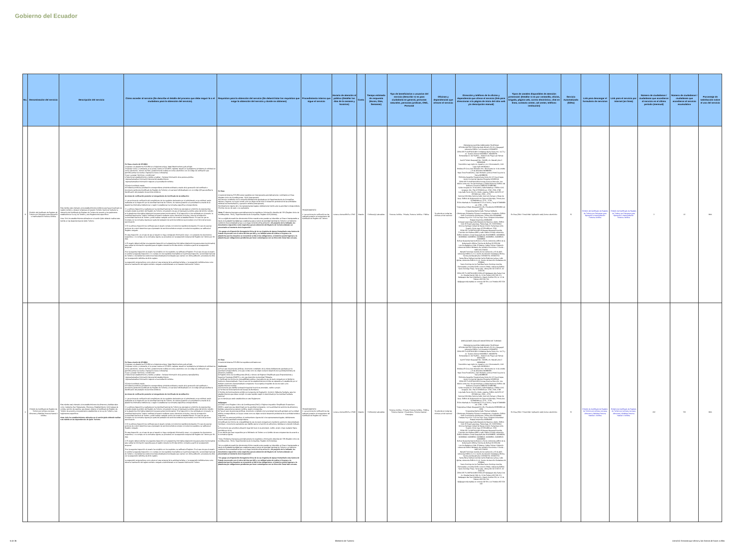Gobierno del Ecuador
| No. | Denominación del servicio | Descripción del servicio | Cómo acceder al servicio (Se describe el detalle del proceso que debe seguir la o el ciudadano para la obtención del servicio). | Requisitos para la obtención del servicio (Se deberá listar los requisitos que exige la obtención del servicio y donde se obtienen) | Procedimiento interno que sigue el servicio | Horario de atención al público (Detallar los días de la semana y horarios) | Costo | Tiempo estimado de respuesta (Horas, Días, Semanas) | Tipo de beneficiarios o usuarios del servicio (Describir si es para ciudadanía en general, personas naturales, personas jurídicas, ONG, Personal | Oficinas y dependencias que ofrecen el servicio | Dirección y teléfono de la oficina y dependencia que ofrece el servicio (link para direccionar a la página de inicio del sitio web y/o descripción manual) | Tipos de canales disponibles de atención presencial: (Detallar si es por ventanilla, oficina, brigada, página web, correo electrónico, chat en línea, contacto center, cal center, teléfono institución) | Servicio Automatizado (Si/No) | Link para descargar el formulario de servicios | Link para el servicio por internet (en línea) | Número de ciudadanos / ciudadanas que accedieron al servicio en el último período (mensual) | Número de ciudadanos / ciudadanas que accedieron al servicio acumulativo | Porcentaje de satisfacción sobre el uso del servicio |
| --- | --- | --- | --- | --- | --- | --- | --- | --- | --- | --- | --- | --- | --- | --- | --- | --- | --- | --- |
| 8 | Emisión del Certificado de Registro de Turismo por Reingreso para Operación e Intermediación Persona Jurídica | Este trámite está orientado a los establecimientos turísticos que hayan inactivado su registro turístico y deseen reingresar al Catastro Turístico Nacional mediante la obtención del Certificado de Registro de Turismo de acuerdo a los parámetros establecidos en la Ley de Turismo y sus Reglamentos específicos. Nota: Solo los establecimientos ubicados en el cantón Quito deberán realizar este trámite en las dependencias de Quito Turismo. | En línea a través de SITURIN: 1.Ingresar a la plataforma SITURIN en el siguiente enlace: https://siturin.turismo.gob.ec/login 2.Ingresar correo y contraseña, si no posee cuenta en SITURIN, registrar usuario en la plataforma (el sistema le solicitará su correo electrónico, número de RUC, posteriormente recibirá un correo electrónico con un código de verificación que permitirá activar su cuenta e ingresar la nueva contraseña). 3.Leer y aceptar "términos y condiciones" 4.Seleccionar establecimiento y trámite a realizar - Declarar información de la persona jurídica -Ingresar/actualizar información General del establecimiento -Ingresar/actualizar información respecto a la acreditación turística 5.Enviar la solicitud creada 6.El sistema emitirá la acreditación correspondiente al trámite solicitado a través de la generación del certificado o documento pertinente (Certificado de Registro de Turismo), el cual será individualizado con un código QR para facilitar la identificación del prestador de servicios turísticos. Acciones de verificación posterior al otorgamiento de Certificado de Acreditación: 1. Las acciones de verificación del cumplimiento de los requisitos declarados por el administrado en su solicitud, serán realizadas en la inspección por la Autoridad Nacional de Turismo, de manera posterior a la acreditación a través de la plataforma informática institucional, o según lo establezcan la normativa específica correspondiente. 2. La primera inspección a realizarse por la Autoridad Nacional de Turismo se ejecutará en el término de sesenta días contados desde la emisión del Registro de Turismo, sin perjuicio de que el interesado la solicite antes del término referido en la plataforma informática (siguiendo los pasos antes mencionados). Si la inspección no fue solicitada por el usuario, la Autoridad Nacional de Turismo notificará al usuario mediante correo electrónico la fecha y hora de la inspección. La Autoridad Nacional de Turismo, podrá realizar cualquier acción de control al establecimiento. En caso de que se incumpla con la normativa vigente por parte del prestador de servicios turísticos se procederá con el inicio del proceso sancionatorio. 3. En la primera inspección se verificará que el usuario cumpla con todos los requisitos declarados. En caso de que las acciones de control determinen que el prestador de servicios turísticos cumple con todos los requisitos, se ratificará el Registro otorgado. En esta inspección, en el caso de que el usuario no haya consignado información veraz, o no presente los documentos requeridos, o no cumpla con la normativa vigente, se procederá con la suspensión temporal del Registro de Turismo por 30 días. 4. El usuario deberá solicitar una segunda inspección en la plataforma informática (siguiendo los pasos antes mencionados) para validar la información requerida para el registro durante los 30 días término contados a partir de la suspensión temporal. Si en la segunda inspección el usuario ha cumplido con los requisitos, se ratificará el Registro. En el caso de que el usuario no solicite la segunda inspección o no cumpla con los requisitos incumplidos en la primera inspección, la Autoridad Nacional de Turismo o los Gobiernos Autónomos Descentralizados municipales que cuenten con dicha atribución, procederá de oficio con la suspensión definitiva de dicho registro. La suspensión temporal tiene como efecto el cese temporal de la actividad turística; y, la suspensión definitiva tiene como efecto la inactivación del registro turístico otorgado al administrado en el Catastro Nacional de Turismo. | En línea: A través del sistema SITURIN estos requisitos son interoperados automáticamente o solicitados en línea: •Registro Único de Contribuyentes - RUC (interoperado) •Documento constitutivo de la compañía debidamente aprobada por la Superintendencia de Compañías, Valores y Seguros, en la que conste como su objeto social único el desarrollo profesional de las actividades turísticas de intermediación y operación turística (interoperado) •Nombramiento vigente del o los representantes legales, debidamente inscrito ante la autoridad correspondiente •Permiso de uso de suelo o su equivalente * Nota: El sistema interopera automáticamente los requisitos e información obtenida del: SRI (Registro Único de Contribuyentes - RUC), Superintendencia de Compañías, Registro Civil (Cédula); "No se exigirá al usuario los documentos físicos cuando estos puedan ser obtenidos en línea o interoperados a través de la plataforma digital que establezca para el efecto la Autoridad Nacional de Turismo o el Gobierno Autónomo Descentralizado al que se le haya conferido dicha atribución. Sin perjuicio de lo indicado, los documentos requeridos como requisitos para la obtención del Registro de Turismo deberán ser presentados al momento de la inspección". * En apego a la Disposición Derogatoria Única de la Ley Orgánica de Apoyo Humanitario esta Cartera de Estado no procede con el cobro del Uno por Mil; y, se validará antes de realizar el ingreso a la plataforma que los Usuarios se encuentren al día en las obligaciones, si Usted no puede ingresar a la plataforma por obligaciones pendientes por favor comuníquese con su Dirección Zonal más cercana. | PROCEDIMIENTO: 1. Las acciones de verificación se las realizará posterior al otorgamiento del Certificado de Registro de Turismo | Lunes a viernes 8h15 a 17h07 | Gratuito | 5 Minuto(s) Laborables | Persona Jurídica - Privada, Persona Jurídica - Pública | Se atiende en todas las oficinas a nivel nacional | PROVINCIA CANTÓN DIRECCIÓN TELÉFONO OFICINA MATRIZ Pichincha Quito Briceño E1-24 y Guayaquil referencia Edificio "La Licuadora" 023999333 ZONA DE PLANIFICACIÓN 1 Imbabura Ibarra Sucre Nro. 14-72 y Av. Teodoro Gómez 062958547; 062958759 Esmeraldas Av. del Pacífico – Malecón de Playa Las Palmas 062011446 Carchi Tulcán Guayaquil Nro. 39-008 y Av. Manabí, piso 2 062960046 Sucumbíos Lago Agrio Av. Aguarico y Av. Circunvalación, CAC Lago Agrio 062991914 Orellana El Coca Juan Montalvo Nro. 58-10 entre Av. 9 de octubre y 6 de diciembre 062881583 Napo Tena Rocafuerte y Juan Montalvo, junto al Hotel Joya de la Selva 062886536 Pichincha Cayambe Panamericana Norte Km 0.5 vía al Cajas, Centro Comercial Nápoles Shopping 022185249 ZONA DE PLANIFICACIÓN 6 Azuay Cuenca Dirección: Ave. México entre Ave. De las Américas y Unidad Nacional, Edificio del Gobierno Zonal 6 072887255 072887089 Cañar Azogues Av. 16 de Abril y Calle Babahoyo. Edificio CAC Azogues. 2do. Piso 073706016 ext. 2795, 2796, 2798 Loja Calle Sucre 191-31 y Quito, esquina. Edificio del INPC 07 2572964 ext. 2760 – 2770 Zamora Chinchipe Zamora Calle José Luis Tamayo y Diego de Vaca. Edificio de Gobernación de Zamora Chinchipe, Primer piso 072606466 ext. 2775 – 2778 El Oro Machala Av. Rocafuerte 07-22 e/ Junín y Tarqui 072968480 ext. 2782 – 2784 Tungurahua Ambato Guayaquil 01-18 y Rocafuerte 032821800 ext. 2350 Tungurahua Baños Calle Thomas Halflants Chimborazo Riobamba Primera Constituyente y Carabobo. Edificio GAD Provincial de Chimborazo. Primer piso 032946682 Pastaza Puyo Km. 2 1/2 vía Puyo-Tena, Campus Universidad Estatal Amazónica 032894655 Cotopaxi Latacunga Calle Marqués de Maenza y Quito, Edificio CAC El Rosal Latacunga, Planta baja, Of. 3 033730594 Morona Santiago Cuidad de Macas Antonio Samaniego entre Soasti y 24 de mayo 072701480 ext. 2730 ZONA DE PLANIFICACIÓN 8 Guayas Guayaquil Avenida Francisco de Orellana 1805 y calle Justino Cornejo referencia; Edificio Gobierno Zonal Guayaquil piso 8 042068565, 042068519, 042068496, 042068562, 042068613, 042068501, 042068522, 042068563 Bolívar Guaranda García Moreno y Sucre; referencia edificio de la Gobernación Oficina Técnica de Bolívar 03 2551249 Los ríos Babahoyo Cdla. El Mamey, Calles Twinza Y Malecón referencia Edificio Ministerio De Inclusión Económica Y Social – MIES 05 2739322 Manabí Portoviejo Avenida de los nardos s/n y 15 de abril; referencia Edificio C.A.C. Centro de Atención Ciudadana Oficina Técnica de Manabí piso 3 053043711; 053043734 Santa Elena Salinas Avenida Carlos Espinoza Larrea y calle Quinta; referencia Edificio C.A.C. Centro de Atención Ciudadana 04 3728904 Santo Domingo de los Tsáchilas Santo Domingo Avenida Esmeraldas y Avenida Emilio Lorenzo Sthele; referencia Edificio Santo Domingo Plaza. Tercer piso, oficina 301 02 2745727, 02 2745726 ZONA DE PLANIFICACIÓN INSULAR Galápagos Isla Santa Cruz Av. Charles Darwin 390, Av. 12 de Febrero 052 526 174 Galápagos Isla San Cristóbal Av. Alsacio Northia S/N, Av. 12 de Febrero 052 520 704 Galápagos Isla Isabela Av. Antonio Gil S/N, Los Petreles 052 529 132 | En línea (Sitio / Portal Web / Aplicación web) Correo electrónico | Si | Emisión del Certificado de Registro de Turismo por Reingreso para Operación e Intermediación Persona Jurídica | Emisión del Certificado de Registro de Turismo por Reingreso para Operación e Intermediación Persona Jurídica | 3 | 13 | 84% |
| 9 | Emisión de Certificado de Registro de Turismo por primera vez para Alimentos y Bebidas Persona Natural o Jurídica | Este trámite está orientado a los establecimientos de alimentos y bebidas tales como: Cafetería, Bar, Restaurante, Discoteca, Establecimiento móvil, plazas de comida, servicio de catering, que deseen obtener el Certificado de Registro de Turismo de acuerdo a los parámetros establecidos en la Ley de Turismo y sus reglamentos específicos. Nota: Solo los establecimientos ubicados en el cantón Quito deberán realizar este trámite en las dependencias de Quito Turismo. | En línea a través de SITURIN: 1.Ingresar a la plataforma SITURIN en el siguiente enlace: https://siturin.turismo.gob.ec/login 2.Ingresar correo y contraseña, si no posee cuenta en SITURIN, registrar usuario en la plataforma (el sistema le solicitará su correo electrónico, número de RUC, posteriormente recibirá un correo electrónico con un código de verificación que permitirá activar su cuenta e ingresar la nueva contraseña). 3.Leer y aceptar "términos y condiciones" 4.Seleccionar establecimiento y trámite a realizar - Declarar información de la persona natural/jurídica -Ingresar/actualizar información General del establecimiento -Ingresar/actualizar información respecto a la acreditación turística 5.Enviar la solicitud creada 6.El sistema emitirá la acreditación correspondiente al trámite solicitado a través de la generación del certificado o documento pertinente (Certificado de Registro de Turismo), el cual será individualizado con un código QR para facilitar la identificación del prestador de servicios turísticos. Acciones de verificación posterior al otorgamiento de Certificado de Acreditación: 1. Las acciones de verificación del cumplimiento de los requisitos declarados por el administrado en su solicitud, serán realizadas en la inspección por la Autoridad Nacional de Turismo, de manera posterior a la acreditación a través de la plataforma informática institucional, o según lo establezcan la normativa específica correspondiente. 2. La primera inspección a realizarse por la Autoridad Nacional de Turismo se ejecutará en el término de sesenta días contados desde la emisión del Registro de Turismo, sin perjuicio de que el interesado la solicite antes del término referido en la plataforma informática (siguiendo los pasos antes mencionados). Si la inspección no fue solicitada por el usuario, la Autoridad Nacional de Turismo notificará al usuario mediante correo electrónico la fecha y hora de la inspección. La Autoridad Nacional de Turismo, podrá realizar cualquier acción de control al establecimiento. En caso de que se incumpla con la normativa vigente por parte del prestador de servicios turísticos se procederá con el inicio del proceso sancionatorio. 3. En la primera inspección se verificará que el usuario cumpla con todos los requisitos declarados. En caso de que las acciones de control determinen que el prestador de servicios turísticos cumple con todos los requisitos, se ratificará el Registro otorgado. En esta inspección, en el caso de que el usuario no haya consignado información veraz, o no presente los documentos requeridos, o no cumpla con la normativa vigente, se procederá con la suspensión temporal del Registro de Turismo por 30 días. 4. El usuario deberá solicitar una segunda inspección en la plataforma informática (siguiendo los pasos antes mencionados) para validar la información requerida para el registro durante los 30 días término contados a partir de la suspensión temporal. Si en la segunda inspección el usuario ha cumplido con los requisitos, se ratificará el Registro. En el caso de que el usuario no solicite la segunda inspección o no cumpla con los requisitos incumplidos en la primera inspección, la Autoridad Nacional de Turismo o los Gobiernos Autónomos Descentralizados municipales que cuenten con dicha atribución, procederá de oficio con la suspensión definitiva de dicho registro. La suspensión temporal tiene como efecto el cese temporal de la actividad turística; y, la suspensión definitiva tiene como efecto la inactivación del registro turístico otorgado al administrado en el Catastro Nacional de Turismo. | En línea: A través del sistema SITURIN los requisitos solicitados son: Continente: a) En el caso de personas jurídicas, documento constitutivo de la misma debidamente aprobada por la autoridad correspondiente, en la que conste como su objeto social el desarrollo de la actividad turística de alimentos y bebidas; b) Registro Único de Contribuyentes (RUC) o número de Régimen Simplificado para Emprendedores y Negocios Populares (RIMPE), u otro que determine la Autoridad Tributaria; c) Certificado de informe de compatibilidad positiva o favorable de uso de suelo otorgado por el Gobierno Autónomo Descentralizado. Para el caso de los establecimientos móviles se sujetarán a lo establecido por el Gobierno Autónomo Descentralizado competente. Se exceptúa el requisito de uso de suelo a los establecimientos móviles; d) Documento que habilite la situación legal del local si es arrendado, cedido o propio. e) Permiso de funcionamiento del Cuerpo de Bomberos. f) Permiso de funcionamiento emitido por la Agencia de Regulación, Control y Vigilancia Sanitaria, para los establecimientos que deban cumplir con este requisito según lo determinado por la Autoridad Sanitaria Nacional. g) Los demás que estén establecidos en este Reglamento Galápagos: a) Contar con el Registro Único de Contribuyentes (RUC) o Régimen Impositivo Simplificado Ecuatoriano (RISE) o aquel que sea determinado por la autoridad competente, con la actividad de servicios de alimentos y bebidas, para persona natural o jurídica, según corresponda; b) Para el caso de personas jurídicas, documento constitutivo de la sociedad mercantil aprobado por la entidad pública correspondiente, en la que conste como su objeto social el desarrollo profesional de la actividad turística respectiva; c) En caso de personas jurídicas, el nombramiento vigente del o los representantes legales, debidamente inscrito ante la autoridad correspondiente; d) Certificado de informe de compatibilidad de uso de suelo otorgado por el gobierno autónomo descentralizado municipal, o documento equivalente que habilite ejercer el servicio de alimentos y bebidas en el predio indicado; y, e) Documento que acredite la situación legal del local, si es arrendado, cedido, propio o bajo cualquier figura permitida por la ley. f) Los demás que sean requeridos por el Ministerio de Turismo en el ámbito de sus competencias de acuerdo a la normativa vigente. * Nota: El sistema interopera automáticamente los requisitos e información obtenida del: SRI (Registro Único de Contribuyentes - RUC), Superintendencia de Compañías, Registro Civil (Cédula). "No se exigirá al usuario los documentos físicos cuando estos puedan ser obtenidos en línea o interoperados a través de la plataforma digital que establezca para el efecto la Autoridad Nacional de Turismo o el Gobierno Autónomo Descentralizado al que se le haya conferido dicha atribución. Sin perjuicio de lo indicado, los documentos requeridos como requisitos para la obtención del Registro de Turismo deberán ser presentados al momento de la inspección". * En apego a la Disposición Derogatoria Única de la Ley Orgánica de Apoyo Humanitario esta Cartera de Estado no procede con el cobro del Uno por Mil; y, se validará antes de realizar el ingreso a la plataforma que los Usuarios se encuentren al día en las obligaciones, si Usted no puede ingresar a la plataforma por obligaciones pendientes por favor comuníquese con su Dirección Zonal más cercana. | PROCEDIMIENTO: 1. Las acciones de verificación se las realizará posterior al otorgamiento del Certificado de Registro de Turismo | Lunes a viernes 8h15 a 17h08 | Gratuito | 5 Minuto(s) Laborables | Persona Jurídica - Privada, Persona Jurídica - Pública, Persona Natural - Ecuatoriana, Persona Natural - Extranjera | Se atiende en todas las oficinas a nivel nacional | DIRECCIONES ZONALES MINISTERIO DE TURISMO PROVINCIA CANTÓN DIRECCIÓN TELÉFONO OFICINA MATRIZ Pichincha Quito Briceño E1-24 y Guayaquil referencia Edificio "La Licuadora" 023999333 ZONA DE PLANIFICACIÓN 1 Imbabura Ibarra Sucre Nro. 14-72 y Av. Teodoro Gómez 062958547; 062958759 Esmeraldas Av. del Pacífico – Malecón de Playa Las Palmas 062011446 Carchi Tulcán Guayaquil Nro. 39-008 y Av. Manabí, piso 2 062960046 Sucumbíos Lago Agrio Av. Aguarico y Av. Circunvalación, CAC Lago Agrio 062991914 Orellana El Coca Juan Montalvo Nro. 58-10 entre Av. 9 de octubre y 6 de diciembre 062881583 Napo Tena Rocafuerte y Juan Montalvo, junto al Hotel Joya de la Selva 062886536 Pichincha Cayambe Panamericana Norte Km 0.5 vía al Cajas, Centro Comercial Nápoles Shopping 022185249 ZONA DE PLANIFICACIÓN 6 Azuay Cuenca Dirección: Ave. México entre Ave. De las Américas y Unidad Nacional, Edificio del Gobierno Zonal 6 072887255 072887089 Cañar Azogues Av. 16 de Abril y Calle Babahoyo. Edificio CAC Azogues. 2do. Piso 073706016 ext. 2795, 2796, 2798 Loja Calle Sucre 191-31 y Quito, esquina. Edificio del INPC 07 2572964 ext. 2760 – 2770 Zamora Chinchipe Zamora Calle José Luis Tamayo y Diego de Vaca. Edificio de Gobernación de Zamora Chinchipe, Primer piso 072606466 ext. 2775 – 2778 El Oro Machala Av. Rocafuerte 07-22 e/ Junín y Tarqui 072968480 ext. 2782 – 2784 Tungurahua Ambato Guayaquil 01-18 y Rocafuerte 032821800 ext. 2350 Tungurahua Baños Calle Thomas Halflants Chimborazo Riobamba Primera Constituyente y Carabobo. Edificio GAD Provincial de Chimborazo. Primer piso 032946682 Pastaza Puyo Km. 2 1/2 vía Puyo-Tena, Campus Universidad Estatal Amazónica 032894655 Cotopaxi Latacunga Calle Marqués de Maenza y Quito, Edificio CAC El Rosal Latacunga, Planta baja, Of. 3 033730594 Morona Santiago Cuidad de Macas Antonio Samaniego entre Soasti y 24 de mayo 072701480 ext. 2730 ZONA DE PLANIFICACIÓN 8 Guayas Guayaquil Avenida Francisco de Orellana 1805 y calle Justino Cornejo referencia; Edificio Gobierno Zonal Guayaquil piso 8 042068565, 042068519, 042068496, 042068562, 042068613, 042068501, 042068522, 042068563 Bolívar Guaranda García Moreno y Sucre; referencia edificio de la Gobernación Oficina Técnica de Bolívar 03 2551249 Los ríos Babahoyo Cdla. El Mamey, Calles Twinza Y Malecón referencia Edificio Ministerio De Inclusión Económica Y Social – MIES 05 2739322 Manabí Portoviejo Avenida de los nardos s/n y 15 de abril; referencia Edificio C.A.C. Centro de Atención Ciudadana Oficina Técnica de Manabí piso 3 053043711; 053043734 Santa Elena Salinas Avenida Carlos Espinoza Larrea y calle Quinta; referencia Edificio C.A.C. Centro de Atención Ciudadana 04 3728904 Santo Domingo de los Tsáchilas Santo Domingo Avenida Esmeraldas y Avenida Emilio Lorenzo Sthele; referencia Edificio Santo Domingo Plaza. Tercer piso, oficina 301 02 2745727, 02 2745726 ZONA DE PLANIFICACIÓN INSULAR Galápagos Isla Santa Cruz Av. Charles Darwin 390, Av. 12 de Febrero 052 526 174 Galápagos Isla San Cristóbal Av. Alsacio Northia S/N, Av. 12 de Febrero 052 520 704 Galápagos Isla Isabela Av. Antonio Gil S/N, Los Petreles 052 529 132 | En línea (Sitio / Portal Web / Aplicación web) Correo electrónico | Si | Emisión de Certificado de Registro de Turismo por primera vez para Alimentos y Bebidas Persona Natural o Jurídica | Emisión de Certificado de Registro de Turismo por primera vez para Alimentos y Bebidas Persona Natural o Jurídica | 152 | 733 | 84% |
6 de 36 Ministerio de Turismo Literal d) Servicios que ofrece y las formas de hacer a ellos